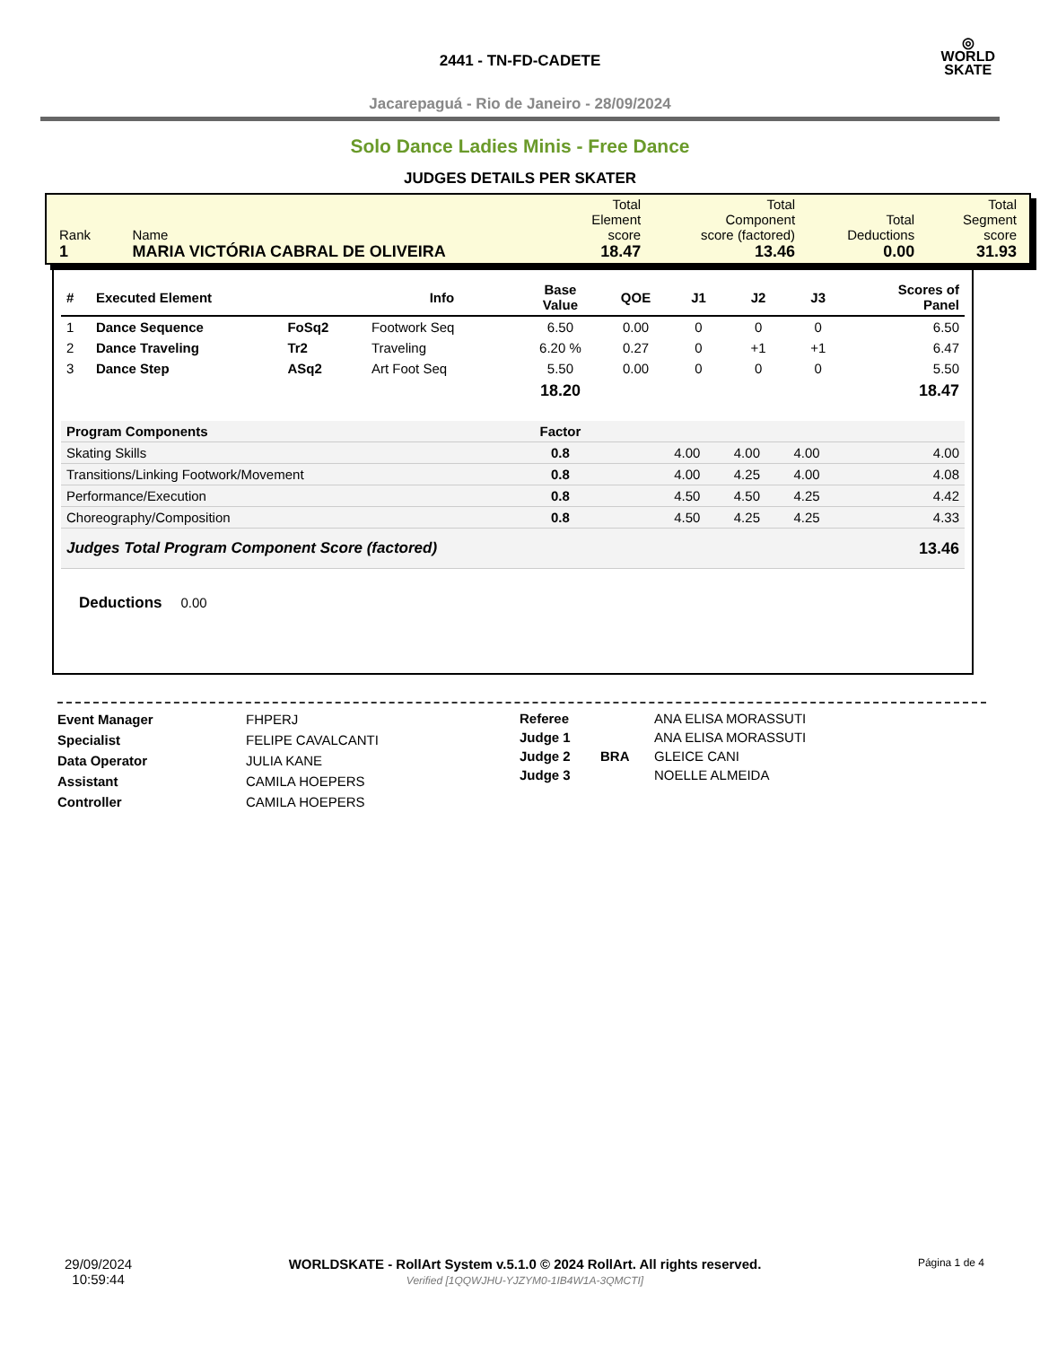◎
WORLD
SKATE
2441 - TN-FD-CADETE
Jacarepaguá - Rio de Janeiro - 28/09/2024
Solo Dance Ladies Minis - Free Dance
JUDGES DETAILS PER SKATER
| Rank 1 | Name MARIA VICTÓRIA CABRAL DE OLIVEIRA | Total Element score 18.47 | Total Component score (factored) 13.46 | Total Deductions 0.00 | Total Segment score 31.93 |
| # | Executed Element | | Info | Base Value | QOE | J1 | J2 | J3 | Scores of Panel |
| --- | --- | --- | --- | --- | --- | --- | --- | --- | --- |
| 1 | Dance Sequence | FoSq2 | Footwork Seq | 6.50 | 0.00 | 0 | 0 | 0 | 6.50 |
| 2 | Dance Traveling | Tr2 | Traveling | 6.20 % | 0.27 | 0 | +1 | +1 | 6.47 |
| 3 | Dance Step | ASq2 | Art Foot Seq | 5.50 | 0.00 | 0 | 0 | 0 | 5.50 |
| | | | | 18.20 | | | | | 18.47 |
| Program Components | | | | Factor | | | | | |
| Skating Skills | | | | 0.8 | | 4.00 | 4.00 | 4.00 | 4.00 |
| Transitions/Linking Footwork/Movement | | | | 0.8 | | 4.00 | 4.25 | 4.00 | 4.08 |
| Performance/Execution | | | | 0.8 | | 4.50 | 4.50 | 4.25 | 4.42 |
| Choreography/Composition | | | | 0.8 | | 4.50 | 4.25 | 4.25 | 4.33 |
| Judges Total Program Component Score (factored) | | | | | | | | | 13.46 |
Deductions 0.00
Event Manager
Specialist
Data Operator
Assistant
Controller
FHPERJ
FELIPE CAVALCANTI
JULIA KANE
CAMILA HOEPERS
CAMILA HOEPERS
Referee
Judge 1
Judge 2
Judge 3
BRA ANA ELISA MORASSUTI
ANA ELISA MORASSUTI
GLEICE CANI
NOELLE ALMEIDA
29/09/2024
10:59:44
WORLDSKATE - RollArt System v.5.1.0 © 2024 RollArt. All rights reserved.
Verified [1QQWJHU-YJZYM0-1IB4W1A-3QMCTI]
Página 1 de 4